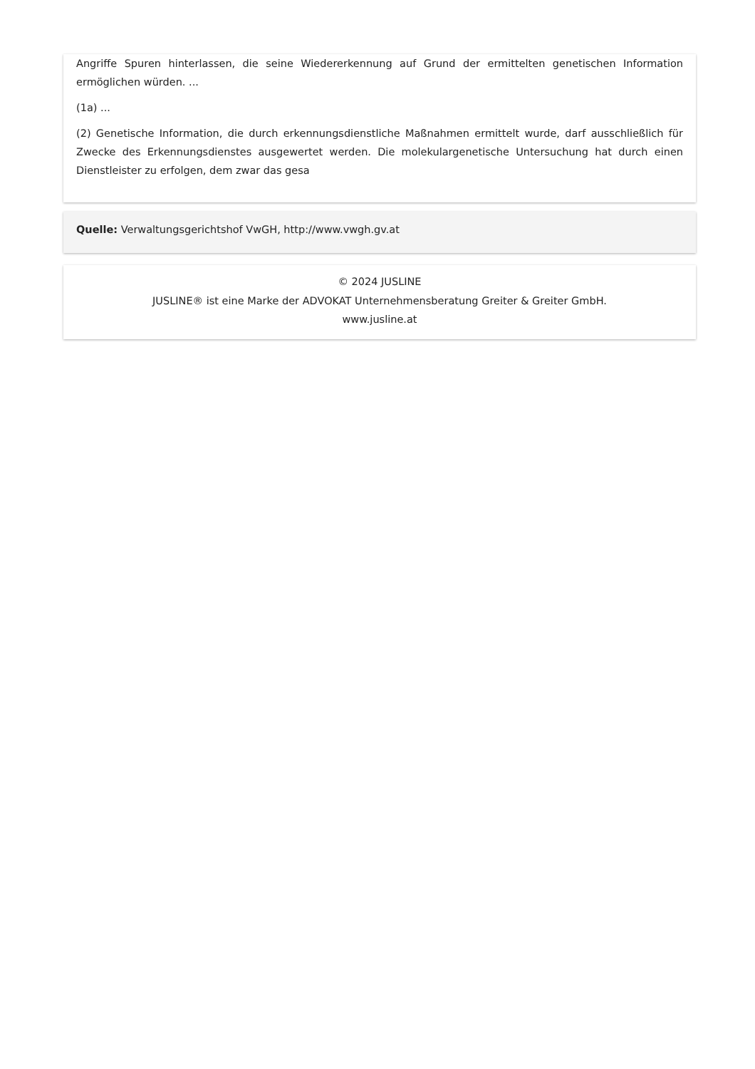Angriffe Spuren hinterlassen, die seine Wiedererkennung auf Grund der ermittelten genetischen Information ermöglichen würden. ...
(1a) ...
(2) Genetische Information, die durch erkennungsdienstliche Maßnahmen ermittelt wurde, darf ausschließlich für Zwecke des Erkennungsdienstes ausgewertet werden. Die molekulargenetische Untersuchung hat durch einen Dienstleister zu erfolgen, dem zwar das gesa
Quelle: Verwaltungsgerichtshof VwGH, http://www.vwgh.gv.at
© 2024 JUSLINE
JUSLINE® ist eine Marke der ADVOKAT Unternehmensberatung Greiter & Greiter GmbH.
www.jusline.at